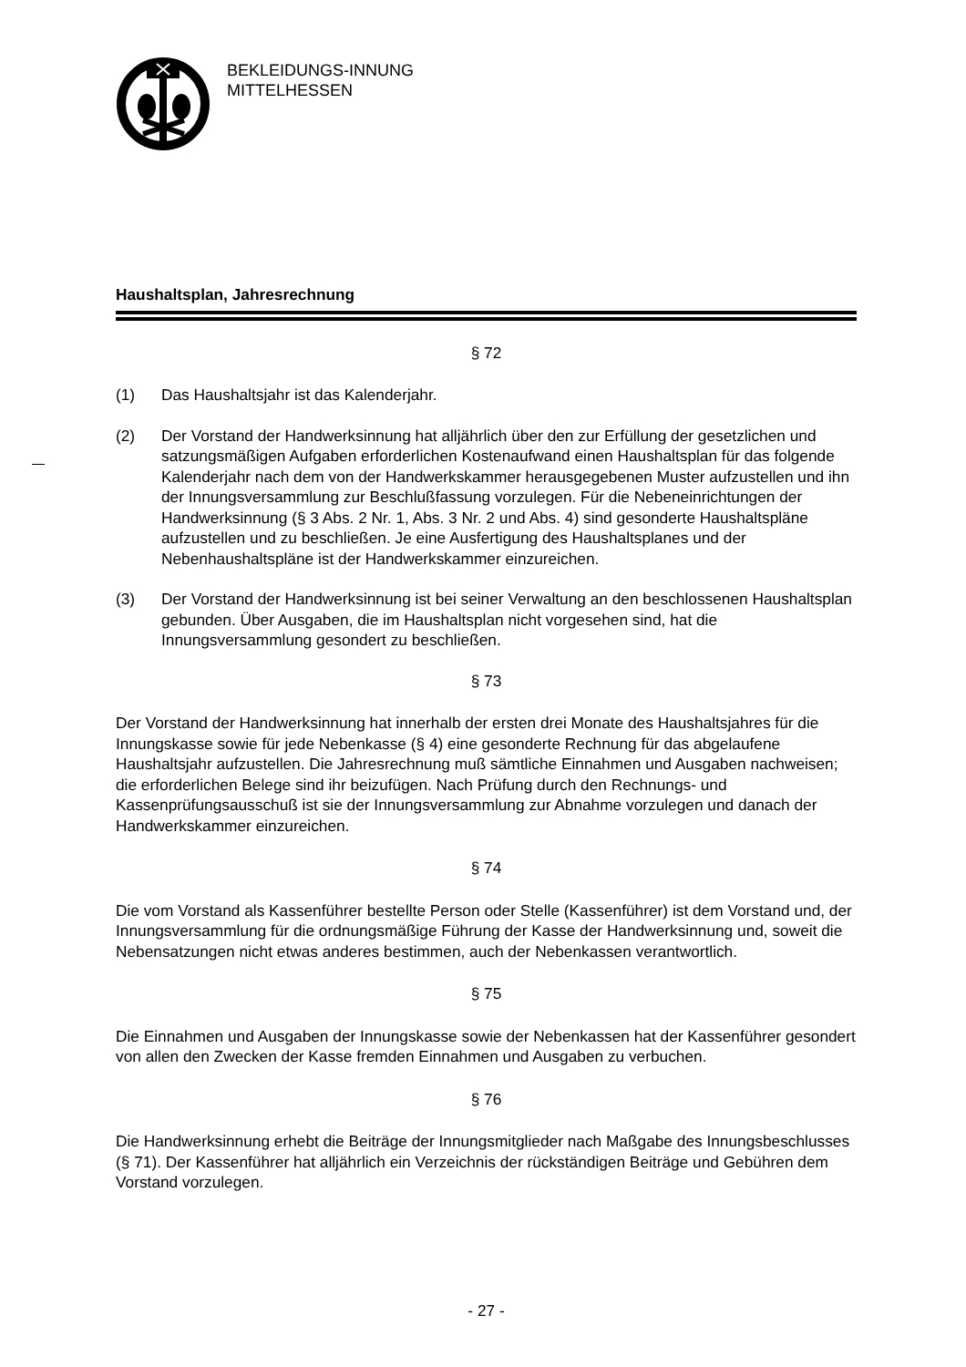BEKLEIDUNGS-INNUNG
MITTELHESSEN
Haushaltsplan, Jahresrechnung
§ 72
(1) Das Haushaltsjahr ist das Kalenderjahr.
(2) Der Vorstand der Handwerksinnung hat alljährlich über den zur Erfüllung der gesetzlichen und satzungsmäßigen Aufgaben erforderlichen Kostenaufwand einen Haushaltsplan für das folgende Kalenderjahr nach dem von der Handwerkskammer herausgegebenen Muster aufzustellen und ihn der Innungsversammlung zur Beschlußfassung vorzulegen. Für die Nebeneinrichtungen der Handwerksinnung (§ 3 Abs. 2 Nr. 1, Abs. 3 Nr. 2 und Abs. 4) sind gesonderte Haushaltspläne aufzustellen und zu beschließen. Je eine Ausfertigung des Haushaltsplanes und der Nebenhaushaltspläne ist der Handwerkskammer einzureichen.
(3) Der Vorstand der Handwerksinnung ist bei seiner Verwaltung an den beschlossenen Haushaltsplan gebunden. Über Ausgaben, die im Haushaltsplan nicht vorgesehen sind, hat die Innungsversammlung gesondert zu beschließen.
§ 73
Der Vorstand der Handwerksinnung hat innerhalb der ersten drei Monate des Haushaltsjahres für die Innungskasse sowie für jede Nebenkasse (§ 4) eine gesonderte Rechnung für das abgelaufene Haushaltsjahr aufzustellen. Die Jahresrechnung muß sämtliche Einnahmen und Ausgaben nachweisen; die erforderlichen Belege sind ihr beizufügen. Nach Prüfung durch den Rechnungs- und Kassenprüfungsausschuß ist sie der Innungsversammlung zur Abnahme vorzulegen und danach der Handwerkskammer einzureichen.
§ 74
Die vom Vorstand als Kassenführer bestellte Person oder Stelle (Kassenführer) ist dem Vorstand und, der Innungsversammlung für die ordnungsmäßige Führung der Kasse der Handwerksinnung und, soweit die Nebensatzungen nicht etwas anderes bestimmen, auch der Nebenkassen verantwortlich.
§ 75
Die Einnahmen und Ausgaben der Innungskasse sowie der Nebenkassen hat der Kassenführer gesondert von allen den Zwecken der Kasse fremden Einnahmen und Ausgaben zu verbuchen.
§ 76
Die Handwerksinnung erhebt die Beiträge der Innungsmitglieder nach Maßgabe des Innungsbeschlusses (§ 71). Der Kassenführer hat alljährlich ein Verzeichnis der rückständigen Beiträge und Gebühren dem Vorstand vorzulegen.
- 27 -